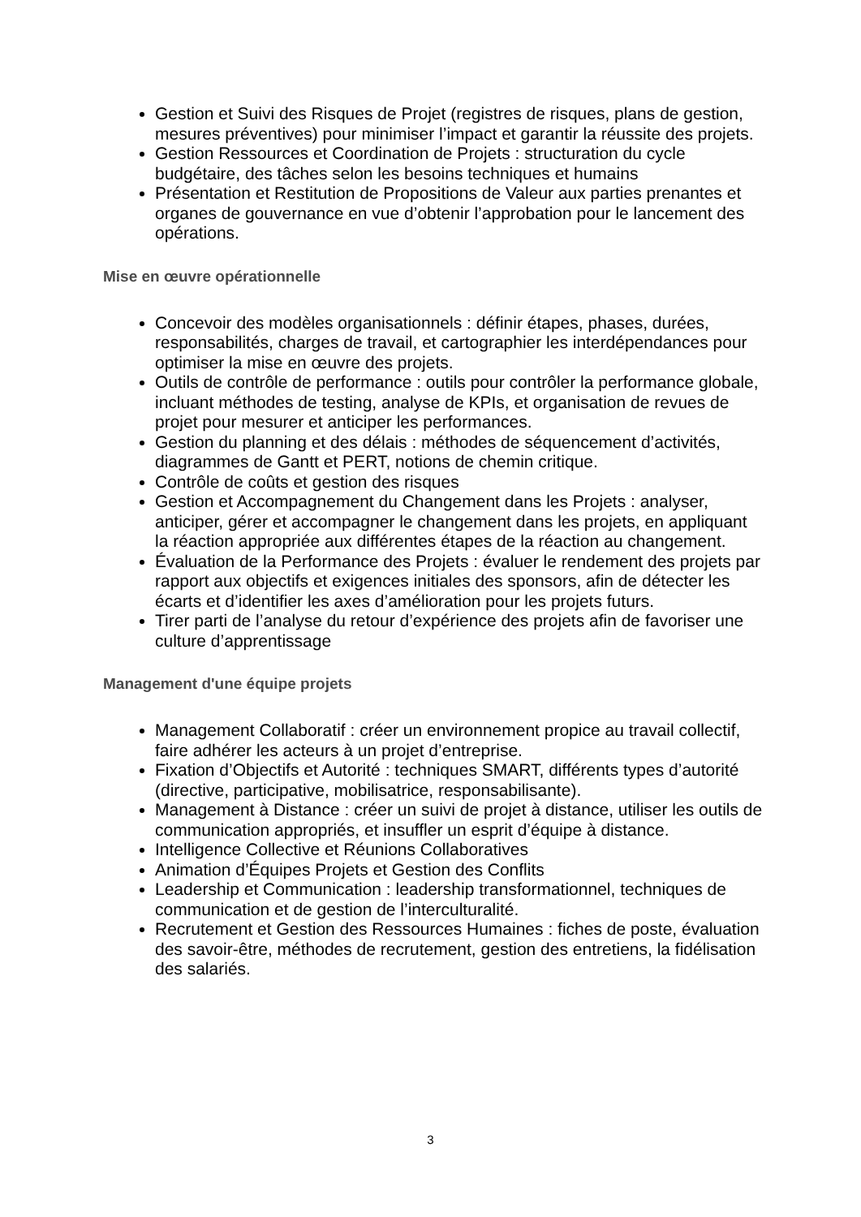Gestion et Suivi des Risques de Projet (registres de risques, plans de gestion, mesures préventives) pour minimiser l’impact et garantir la réussite des projets.
Gestion Ressources et Coordination de Projets : structuration du cycle budgétaire, des tâches selon les besoins techniques et humains
Présentation et Restitution de Propositions de Valeur aux parties prenantes et organes de gouvernance en vue d’obtenir l’approbation pour le lancement des opérations.
Mise en œuvre opérationnelle
Concevoir des modèles organisationnels : définir étapes, phases, durées, responsabilités, charges de travail, et cartographier les interdépendances pour optimiser la mise en œuvre des projets.
Outils de contrôle de performance : outils pour contrôler la performance globale, incluant méthodes de testing, analyse de KPIs, et organisation de revues de projet pour mesurer et anticiper les performances.
Gestion du planning et des délais : méthodes de séquencement d’activités, diagrammes de Gantt et PERT, notions de chemin critique.
Contrôle de coûts et gestion des risques
Gestion et Accompagnement du Changement dans les Projets : analyser, anticiper, gérer et accompagner le changement dans les projets, en appliquant la réaction appropriée aux différentes étapes de la réaction au changement.
Évaluation de la Performance des Projets : évaluer le rendement des projets par rapport aux objectifs et exigences initiales des sponsors, afin de détecter les écarts et d’identifier les axes d’amélioration pour les projets futurs.
Tirer parti de l’analyse du retour d’expérience des projets afin de favoriser une culture d’apprentissage
Management d'une équipe projets
Management Collaboratif : créer un environnement propice au travail collectif, faire adhérer les acteurs à un projet d’entreprise.
Fixation d’Objectifs et Autorité : techniques SMART, différents types d’autorité (directive, participative, mobilisatrice, responsabilisante).
Management à Distance : créer un suivi de projet à distance, utiliser les outils de communication appropriés, et insuffler un esprit d’équipe à distance.
Intelligence Collective et Réunions Collaboratives
Animation d’Équipes Projets et Gestion des Conflits
Leadership et Communication : leadership transformationnel, techniques de communication et de gestion de l’interculturalité.
Recrutement et Gestion des Ressources Humaines : fiches de poste, évaluation des savoir-être, méthodes de recrutement, gestion des entretiens, la fidélisation des salariés.
3